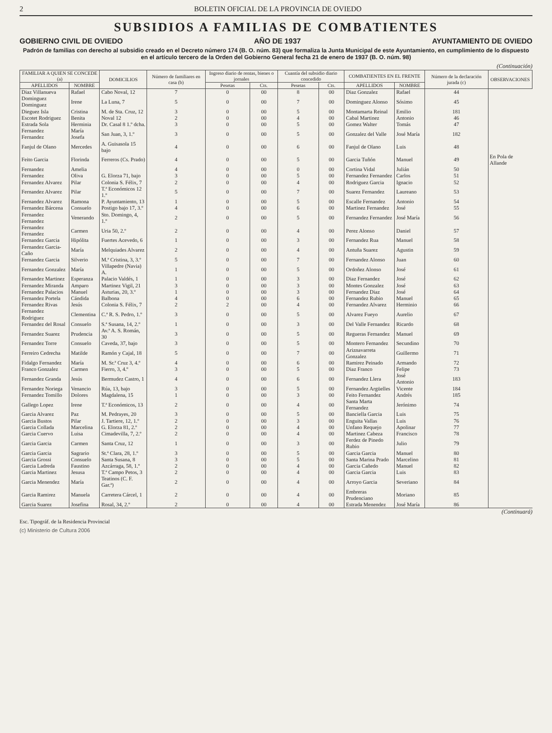2 BOLETIN OFICIAL DE LA PROVINCIA DE OVIEDO
SUBSIDIOS A FAMILIAS DE COMBATIENTES
GOBIERNO CIVIL DE OVIEDO AÑO DE 1937 AYUNTAMIENTO DE OVIEDO
Padrón de familias con derecho al subsidio creado en el Decreto número 174 (B. O. núm. 83) que formaliza la Junta Municipal de este Ayuntamiento, en cumplimiento de lo dispuesto en el artículo tercero de la Orden del Gobierno General fecha 21 de enero de 1937 (B. O. núm. 98)
(Continuación)
| FAMILIAR A QUIEN SE CONCEDE (a) | | DOMICILIOS | Número de familiares en casa (b) | Ingreso diario de rentas, bienes o jornales | | Cuantía del subsidio diario concedido | | COMBATIENTES EN EL FRENTE | | Número de la declaración jurada (c) | OBSERVACIONES |
| --- | --- | --- | --- | --- | --- | --- | --- | --- | --- | --- | --- |
| APELLIDOS | NOMBRE | | | Pesetas | Cts. | Pesetas | Cts. | APELLIDOS | NOMBRE | | |
| Diaz Villanueva | Rafael | Cabo Noval, 12 | 7 | 0 | 00 | 8 | 00 | Diaz Gonzalez | Rafael | 44 | |
| Dominguez Dominguez | Irene | La Luna, 7 | 5 | 0 | 00 | 7 | 00 | Dominguez Alonso | Sósimo | 45 | |
| Dieguez Isla | Cristina | M. de Sta. Cruz, 12 | 3 | 0 | 00 | 5 | 00 | Montamarta Reinal | Emilio | 181 | |
| Escotet Rodriguez | Benita | Noval 12 | 2 | 0 | 00 | 4 | 00 | Cabal Martinez | Antonio | 46 | |
| Estrada Sola | Herminia | Dr. Casal 8 1.º dcha. | 3 | 0 | 00 | 5 | 00 | Gomez Walter | Tomás | 47 | |
| Fernandez Fernandez | María Josefa | San Juan, 3, 1.º | 3 | 0 | 00 | 5 | 00 | Gonzalez del Valle | José María | 182 | |
| Fanjul de Olano | Mercedes | A. Guisasola 15 bajo | 4 | 0 | 00 | 6 | 00 | Fanjul de Olano | Luis | 48 | |
| Feito Garcia | Florinda | Ferreros (Cs. Prado) | 4 | 0 | 00 | 5 | 00 | Garcia Tuñón | Manuel | 49 | En Pola de Allande |
| Fernandez | Amelia | | 4 | 0 | 00 | 0 | 00 | Cortina Vidal | Julián | 50 | |
| Fernandez | Oliva | G. Elorza 71, bajo | 3 | 0 | 00 | 5 | 00 | Fernandez Fernandez | Carlos | 51 | |
| Fernandez Alvarez | Pilar | Colonia S. Félix, 7 | 2 | 0 | 00 | 4 | 00 | Rodriguez Garcia | Ignacio | 52 | |
| Fernandez Alvarez | Pilar | T.ª Económicos 12 1.º | 5 | 0 | 00 | 7 | 00 | Suarez Fernandez | Laureano | 53 | |
| Fernandez Alvarez | Ramona | P. Ayuntamiento, 13 | 1 | 0 | 00 | 5 | 00 | Escalle Fernandez | Antonio | 54 | |
| Fernandez Bárcena | Consuelo | Postigo bajo 17, 3.º | 4 | 0 | 00 | 6 | 00 | Martinez Fernandez | José | 55 | |
| Fernandez Fernandez | Venerando | Sto. Domingo, 4, 1.º | 2 | 0 | 00 | 5 | 00 | Fernandez Fernandez | José María | 56 | |
| Fernandez Fernandez | Carmen | Uria 50, 2.º | 2 | 0 | 00 | 4 | 00 | Perez Alonso | Daniel | 57 | |
| Fernandez Garcia | Hipólita | Fuertes Acevedo, 6 | 1 | 0 | 00 | 3 | 00 | Fernandez Rua | Manuel | 58 | |
| Fernandez Garcia-Caño | María | Melquiades Alvarez | 2 | 0 | 00 | 4 | 00 | Antuña Suarez | Agustin | 59 | |
| Fernandez Garcia | Silverio | M.ª Cristina, 3, 3.º | 5 | 0 | 00 | 7 | 00 | Fernandez Alonso | Juan | 60 | |
| Fernandez Gonzalez | María | Villapedre (Navia) A. | 1 | 0 | 00 | 5 | 00 | Ordoñez Alonso | José | 61 | |
| Fernandez Martinez | Esperanza | Palacio Valdés, 1 | 1 | 0 | 00 | 3 | 00 | Diaz Fernandez | José | 62 | |
| Fernandez Miranda | Amparo | Martinez Vigil, 21 | 3 | 0 | 00 | 3 | 00 | Montes Gonzalez | José | 63 | |
| Fernandez Palacios | Manuel | Asturias, 20, 3.º | 1 | 0 | 00 | 3 | 00 | Fernandez Diaz | José | 64 | |
| Fernandez Portela | Cándida | Balbona | 4 | 0 | 00 | 6 | 00 | Fernandez Rubio | Manuel | 65 | |
| Fernandez Rivas | Jesús | Colonia S. Félix, 7 | 2 | 2 | 00 | 4 | 00 | Fernandez Alvarez | Herminio | 66 | |
| Fernandez Rodriguez | Clementina | C.ª R. S. Pedro, 1.º | 3 | 0 | 00 | 5 | 00 | Alvarez Fueyo | Aurelio | 67 | |
| Fernandez del Rosal | Consuelo | S.ª Susana, 14, 2.º | 1 | 0 | 00 | 3 | 00 | Del Valle Fernandez | Ricardo | 68 | |
| Fernandez Suarez | Prudencia | Av.ª A. S. Román, 30 | 3 | 0 | 00 | 5 | 00 | Regueras Fernandez | Manuel | 69 | |
| Fernandez Torre | Consuelo | Caveda, 37, bajo | 3 | 0 | 00 | 5 | 00 | Montero Fernandez | Secundino | 70 | |
| Ferreiro Cedrecha | Matilde | Ramón y Cajal, 18 | 5 | 0 | 00 | 7 | 00 | Ariznavarreta Gonzalez | Guillermo | 71 | |
| Fidalgo Fernandez | María | M. Sr.ª Cruz 3, 4.º | 4 | 0 | 00 | 6 | 00 | Ramirez Peinado | Armando | 72 | |
| Franco Gonzalez | Carmen | Fierro, 3, 4.º | 3 | 0 | 00 | 5 | 00 | Diaz Franco | Felipe | 73 | |
| Fernandez Granda | Jesús | Bermudez Castro, 1 | 4 | 0 | 00 | 6 | 00 | Fernandez Llera | José Antonio | 183 | |
| Fernandez Noriega | Venancio | Rúa, 13, bajo | 3 | 0 | 00 | 5 | 00 | Fernandez Argüelles | Vicente | 184 | |
| Fernandez Tomillo | Dolores | Magdalena, 15 | 1 | 0 | 00 | 3 | 00 | Feito Fernandez | Andrés | 185 | |
| Gallego Lopez | Irene | T.ª Económicos, 13 | 2 | 0 | 00 | 4 | 00 | Santa Marta Fernandez | Jerónimo | 74 | |
| Garcia Alvarez | Paz | M. Pedrayes, 20 | 3 | 0 | 00 | 5 | 00 | Banciella Garcia | Luis | 75 | |
| Garcia Bustos | Pilar | J. Tartiere, 12, 1.º | 2 | 0 | 00 | 3 | 00 | Enguita Vallas | Luis | 76 | |
| Garcia Collada | Marcelina | G. Elorza 81, 2.º | 2 | 0 | 00 | 4 | 00 | Unfano Requejo | Apolinar | 77 | |
| Garcia Cuervo | Luisa | Cimadevilla, 7, 2.º | 2 | 0 | 00 | 4 | 00 | Martinez Cabeza | Francisco | 78 | |
| Garcia Garcia | Carmen | Santa Cruz, 12 | 1 | 0 | 00 | 3 | 00 | Ferdez de Pinedo Rubio | Julio | 79 | |
| Garcia Garcia | Sagrario | St.ª Clara, 28, 1.º | 3 | 0 | 00 | 5 | 00 | Garcia Garcia | Manuel | 80 | |
| Garcia Grossi | Consuelo | Santa Susana, 8 | 3 | 0 | 00 | 5 | 00 | Santa Marina Prado | Marcelino | 81 | |
| Garcia Ladreda | Faustino | Azcárraga, 58, 1.º | 2 | 0 | 00 | 4 | 00 | Garcia Cañedo | Manuel | 82 | |
| Garcia Martinez | Jesusa | T.ª Campo Petos, 3 | 2 | 0 | 00 | 4 | 00 | Garcia Garcia | Luis | 83 | |
| Garcia Menendez | María | Teatinos (C. F. Gar.ª) | 2 | 0 | 00 | 4 | 00 | Arroyo Garcia | Severiano | 84 | |
| Garcia Ramirez | Manuela | Carretera Cárcel, 1 | 2 | 0 | 00 | 4 | 00 | Embreras Prudenciano | Moriano | 85 | |
| Garcia Suarez | Josefina | Rosal, 34, 2.º | 2 | 0 | 00 | 4 | 00 | Estrada Menendez | José María | 86 | |
(Continuará)
Esc. Tipográf. de la Residencia Provincial
(c) Ministerio de Cultura 2006